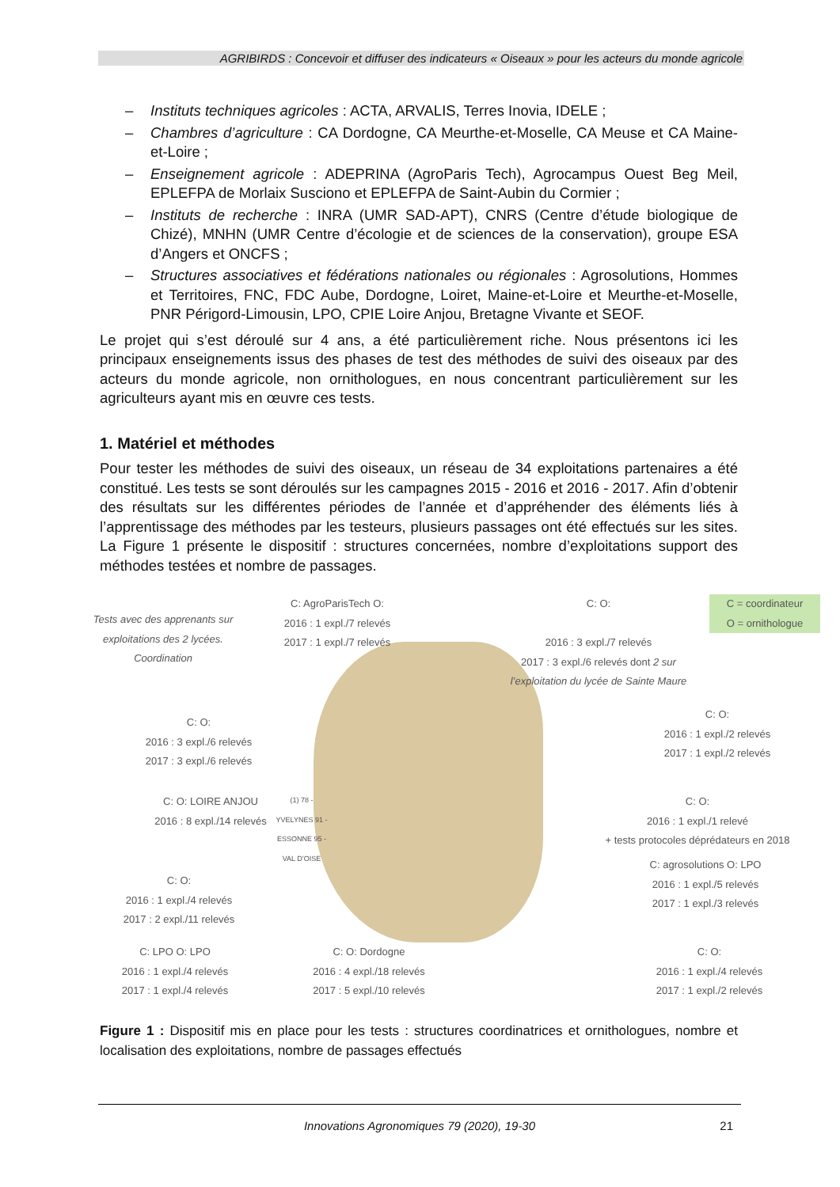AGRIBIRDS : Concevoir et diffuser des indicateurs « Oiseaux » pour les acteurs du monde agricole
– Instituts techniques agricoles : ACTA, ARVALIS, Terres Inovia, IDELE ;
– Chambres d’agriculture : CA Dordogne, CA Meurthe-et-Moselle, CA Meuse et CA Maine-et-Loire ;
– Enseignement agricole : ADEPRINA (AgroParis Tech), Agrocampus Ouest Beg Meil, EPLEFPA de Morlaix Susciono et EPLEFPA de Saint-Aubin du Cormier ;
– Instituts de recherche : INRA (UMR SAD-APT), CNRS (Centre d’étude biologique de Chizé), MNHN (UMR Centre d’écologie et de sciences de la conservation), groupe ESA d’Angers et ONCFS ;
– Structures associatives et fédérations nationales ou régionales : Agrosolutions, Hommes et Territoires, FNC, FDC Aube, Dordogne, Loiret, Maine-et-Loire et Meurthe-et-Moselle, PNR Périgord-Limousin, LPO, CPIE Loire Anjou, Bretagne Vivante et SEOF.
Le projet qui s’est déroulé sur 4 ans, a été particulièrement riche. Nous présentons ici les principaux enseignements issus des phases de test des méthodes de suivi des oiseaux par des acteurs du monde agricole, non ornithologues, en nous concentrant particulièrement sur les agriculteurs ayant mis en œuvre ces tests.
1. Matériel et méthodes
Pour tester les méthodes de suivi des oiseaux, un réseau de 34 exploitations partenaires a été constitué. Les tests se sont déroulés sur les campagnes 2015 - 2016 et 2016 - 2017. Afin d’obtenir des résultats sur les différentes périodes de l’année et d’appréhender des éléments liés à l’apprentissage des méthodes par les testeurs, plusieurs passages ont été effectués sur les sites. La Figure 1 présente le dispositif : structures concernées, nombre d’exploitations support des méthodes testées et nombre de passages.
Tests avec des apprenants sur exploitations des 2 lycées. Coordination
C: AgroParisTech O:
2016 : 1 expl./7 relevés
2017 : 1 expl./7 relevés
C: O:
2016 : 3 expl./7 relevés
2017 : 3 expl./6 relevés dont 2 sur l’exploitation du lycée de Sainte Maure
C = coordinateur
O = ornithologue
C: O:
2016 : 3 expl./6 relevés
2017 : 3 expl./6 relevés
C: O:
2016 : 1 expl./2 relevés
2017 : 1 expl./2 relevés
C: O: LOIRE ANJOU
2016 : 8 expl./14 relevés
(1) 78 - YVELYNES 91 - ESSONNE 95 - VAL D’OISE
C: O:
2016 : 1 expl./1 relevé
+ tests protocoles déprédateurs en 2018
C: O:
2016 : 1 expl./4 relevés
2017 : 2 expl./11 relevés
C: agrosolutions O: LPO
2016 : 1 expl./5 relevés
2017 : 1 expl./3 relevés
C: LPO O: LPO
2016 : 1 expl./4 relevés
2017 : 1 expl./4 relevés
C: O: Dordogne
2016 : 4 expl./18 relevés
2017 : 5 expl./10 relevés
C: O:
2016 : 1 expl./4 relevés
2017 : 1 expl./2 relevés
Figure 1 : Dispositif mis en place pour les tests : structures coordinatrices et ornithologues, nombre et localisation des exploitations, nombre de passages effectués
Innovations Agronomiques 79 (2020), 19-30 21